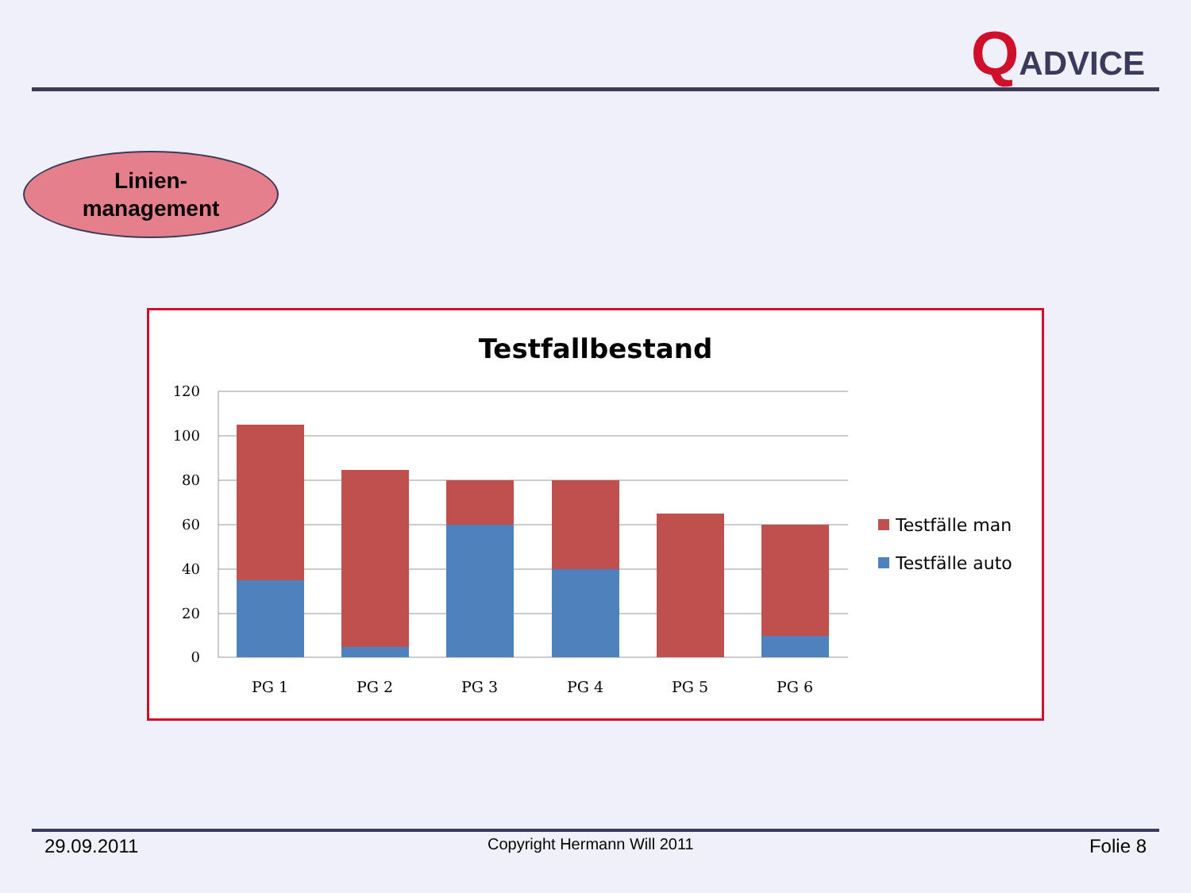QADVICE
Linien-
management
Testfallbestand
120
100
80
60
40
20
0
PG 1
PG 2
PG 3
PG 4
PG 5
PG 6
Testfälle man
Testfälle auto
29.09.2011 Copyright Hermann Will 2011 Folie 8